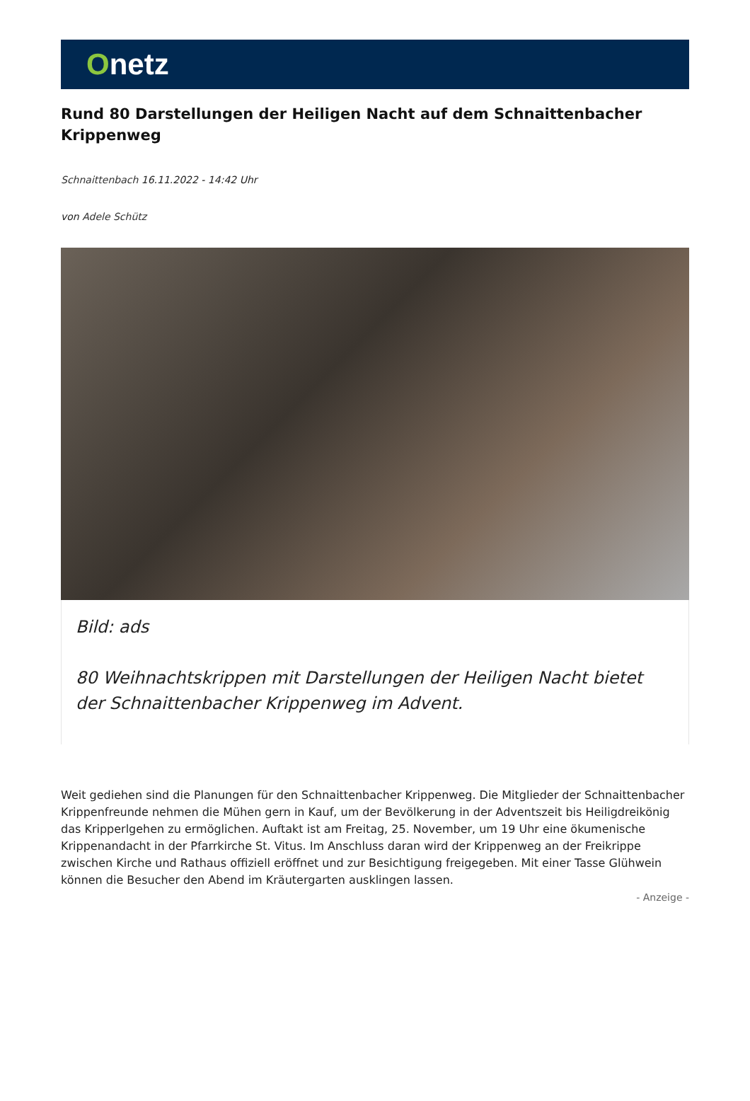Onetz
Rund 80 Darstellungen der Heiligen Nacht auf dem Schnaittenbacher Krippenweg
Schnaittenbach 16.11.2022 - 14:42 Uhr
von Adele Schütz
Bild: ads
80 Weihnachtskrippen mit Darstellungen der Heiligen Nacht bietet der Schnaittenbacher Krippenweg im Advent.
Weit gediehen sind die Planungen für den Schnaittenbacher Krippenweg. Die Mitglieder der Schnaittenbacher Krippenfreunde nehmen die Mühen gern in Kauf, um der Bevölkerung in der Adventszeit bis Heiligdreikönig das Kripperlgehen zu ermöglichen. Auftakt ist am Freitag, 25. November, um 19 Uhr eine ökumenische Krippenandacht in der Pfarrkirche St. Vitus. Im Anschluss daran wird der Krippenweg an der Freikrippe zwischen Kirche und Rathaus offiziell eröffnet und zur Besichtigung freigegeben. Mit einer Tasse Glühwein können die Besucher den Abend im Kräutergarten ausklingen lassen.
- Anzeige -